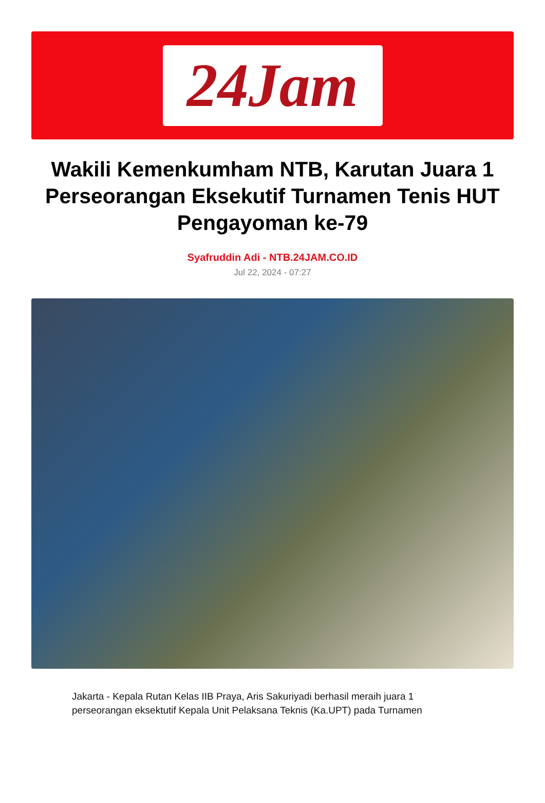24Jam
Wakili Kemenkumham NTB, Karutan Juara 1 Perseorangan Eksekutif Turnamen Tenis HUT Pengayoman ke-79
Syafruddin Adi - NTB.24JAM.CO.ID
Jul 22, 2024 - 07:27
Jakarta - Kepala Rutan Kelas IIB Praya, Aris Sakuriyadi berhasil meraih juara 1 perseorangan eksektutif Kepala Unit Pelaksana Teknis (Ka.UPT) pada Turnamen